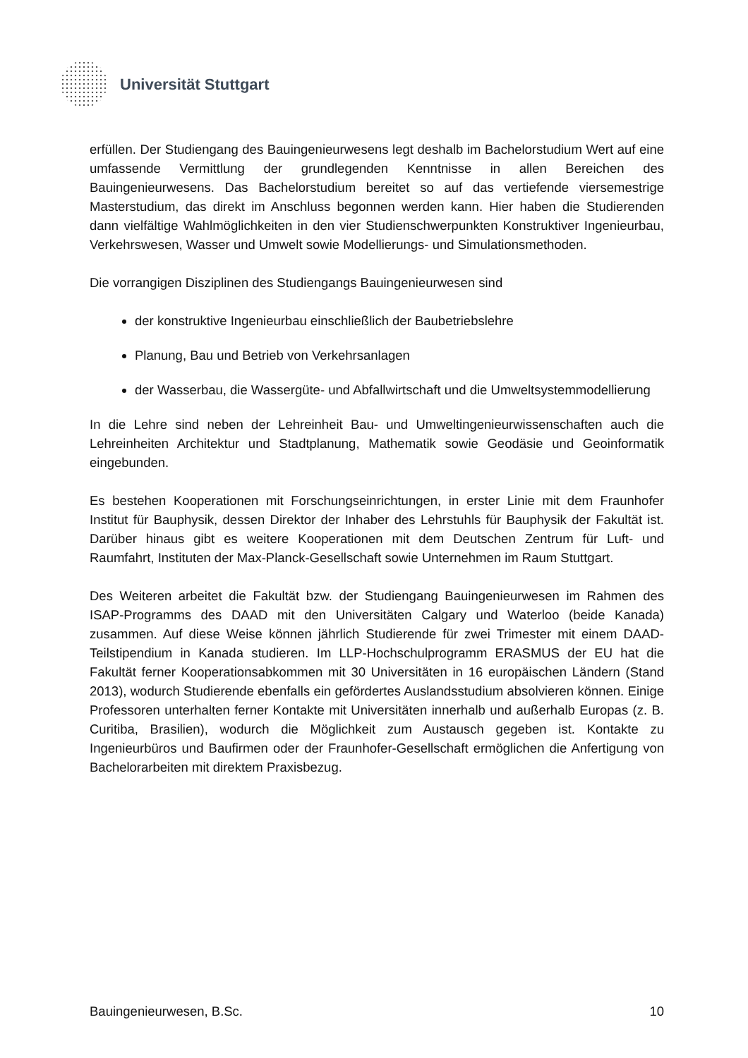Universität Stuttgart
erfüllen. Der Studiengang des Bauingenieurwesens legt deshalb im Bachelorstudium Wert auf eine umfassende Vermittlung der grundlegenden Kenntnisse in allen Bereichen des Bauingenieurwesens. Das Bachelorstudium bereitet so auf das vertiefende viersemestrige Masterstudium, das direkt im Anschluss begonnen werden kann. Hier haben die Studierenden dann vielfältige Wahlmöglichkeiten in den vier Studienschwerpunkten Konstruktiver Ingenieurbau, Verkehrswesen, Wasser und Umwelt sowie Modellierungs- und Simulationsmethoden.
Die vorrangigen Disziplinen des Studiengangs Bauingenieurwesen sind
der konstruktive Ingenieurbau einschließlich der Baubetriebslehre
Planung, Bau und Betrieb von Verkehrsanlagen
der Wasserbau, die Wassergüte- und Abfallwirtschaft und die Umweltsystemmodellierung
In die Lehre sind neben der Lehreinheit Bau- und Umweltingenieurwissenschaften auch die Lehreinheiten Architektur und Stadtplanung, Mathematik sowie Geodäsie und Geoinformatik eingebunden.
Es bestehen Kooperationen mit Forschungseinrichtungen, in erster Linie mit dem Fraunhofer Institut für Bauphysik, dessen Direktor der Inhaber des Lehrstuhls für Bauphysik der Fakultät ist. Darüber hinaus gibt es weitere Kooperationen mit dem Deutschen Zentrum für Luft- und Raumfahrt, Instituten der Max-Planck-Gesellschaft sowie Unternehmen im Raum Stuttgart.
Des Weiteren arbeitet die Fakultät bzw. der Studiengang Bauingenieurwesen im Rahmen des ISAP-Programms des DAAD mit den Universitäten Calgary und Waterloo (beide Kanada) zusammen. Auf diese Weise können jährlich Studierende für zwei Trimester mit einem DAAD-Teilstipendium in Kanada studieren. Im LLP-Hochschulprogramm ERASMUS der EU hat die Fakultät ferner Kooperationsabkommen mit 30 Universitäten in 16 europäischen Ländern (Stand 2013), wodurch Studierende ebenfalls ein gefördertes Auslandsstudium absolvieren können. Einige Professoren unterhalten ferner Kontakte mit Universitäten innerhalb und außerhalb Europas (z. B. Curitiba, Brasilien), wodurch die Möglichkeit zum Austausch gegeben ist. Kontakte zu Ingenieurbüros und Baufirmen oder der Fraunhofer-Gesellschaft ermöglichen die Anfertigung von Bachelorarbeiten mit direktem Praxisbezug.
Bauingenieurwesen, B.Sc. 10